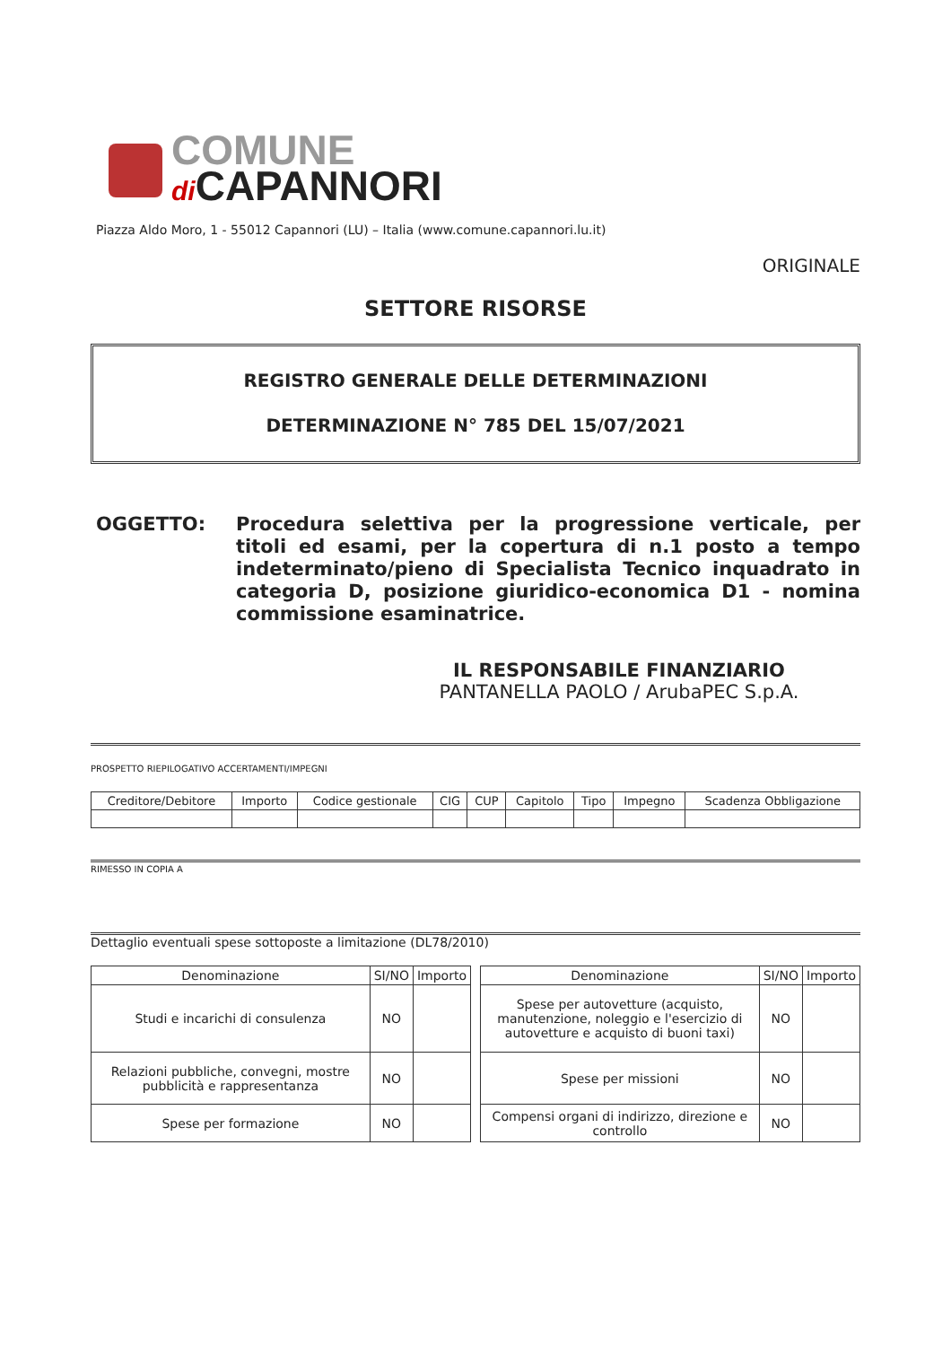COMUNE
di CAPANNORI
Piazza Aldo Moro, 1 - 55012 Capannori (LU) – Italia (www.comune.capannori.lu.it)
ORIGINALE
SETTORE RISORSE
REGISTRO GENERALE DELLE DETERMINAZIONI
DETERMINAZIONE N° 785 DEL 15/07/2021
OGGETTO:
Procedura selettiva per la progressione verticale, per titoli ed esami, per la copertura di n.1 posto a tempo indeterminato/pieno di Specialista Tecnico inquadrato in categoria D, posizione giuridico-economica D1 - nomina commissione esaminatrice.
IL RESPONSABILE FINANZIARIO
PANTANELLA PAOLO / ArubaPEC S.p.A.
PROSPETTO RIEPILOGATIVO ACCERTAMENTI/IMPEGNI
| Creditore/Debitore | Importo | Codice gestionale | CIG | CUP | Capitolo | Tipo | Impegno | Scadenza Obbligazione |
| --- | --- | --- | --- | --- | --- | --- | --- | --- |
RIMESSO IN COPIA A
Dettaglio eventuali spese sottoposte a limitazione (DL78/2010)
| Denominazione | SI/NO | Importo |
| --- | --- | --- |
| Studi e incarichi di consulenza | NO | |
| Relazioni pubbliche, convegni, mostre pubblicità e rappresentanza | NO | |
| Spese per formazione | NO | |
| Denominazione | SI/NO | Importo |
| --- | --- | --- |
| Spese per autovetture (acquisto, manutenzione, noleggio e l'esercizio di autovetture e acquisto di buoni taxi) | NO | |
| Spese per missioni | NO | |
| Compensi organi di indirizzo, direzione e controllo | NO | |